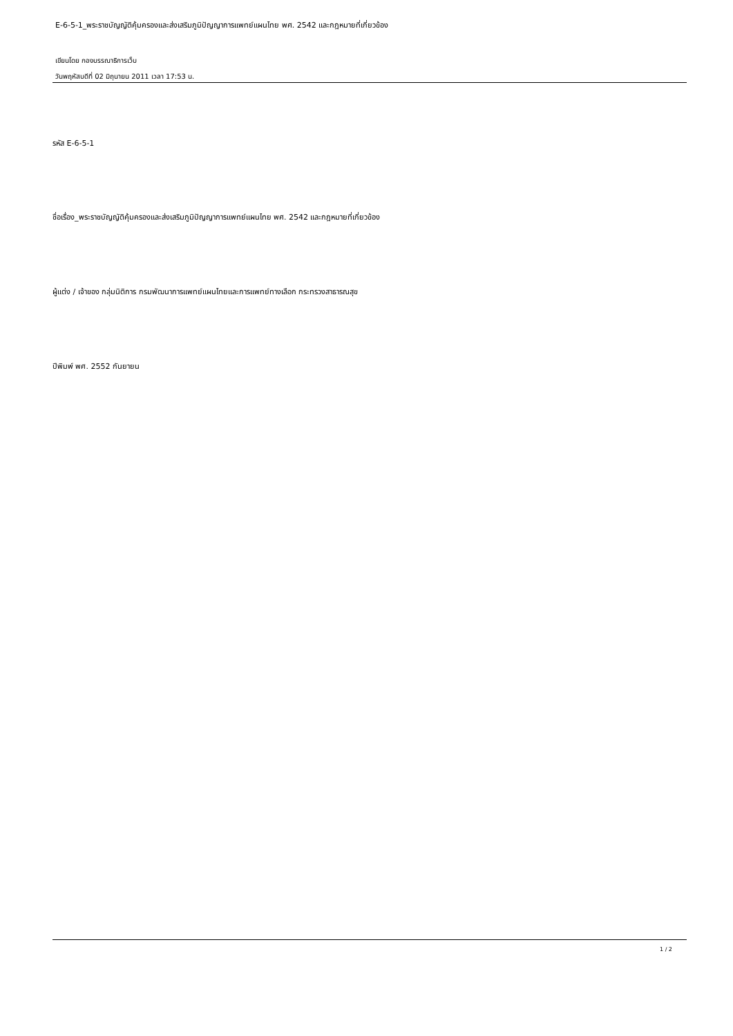E-6-5-1_พระราชบัญญัติคุ้มครองและส่งเสริมภูมิปัญญาการแพทย์แผนไทย พศ. 2542 และกฎหมายที่เกี่ยวข้อง
เขียนโดย กองบรรณาธิการเว็บ
วันพฤหัสบดีที่ 02 มิถุนายน 2011 เวลา 17:53 น.
รหัส E-6-5-1
ชื่อเรื่อง_พระราชบัญญัติคุ้มครองและส่งเสริมภูมิปัญญาการแพทย์แผนไทย พศ. 2542 และกฎหมายที่เกี่ยวข้อง
ผู้แต่ง / เจ้าของ กลุ่มนิติการ กรมพัฒนาการแพทย์แผนไทยและการแพทย์ทางเลือก กระทรวงสาธารณสุข
ปีพิมพ์ พศ. 2552 กันยายน
1 / 2